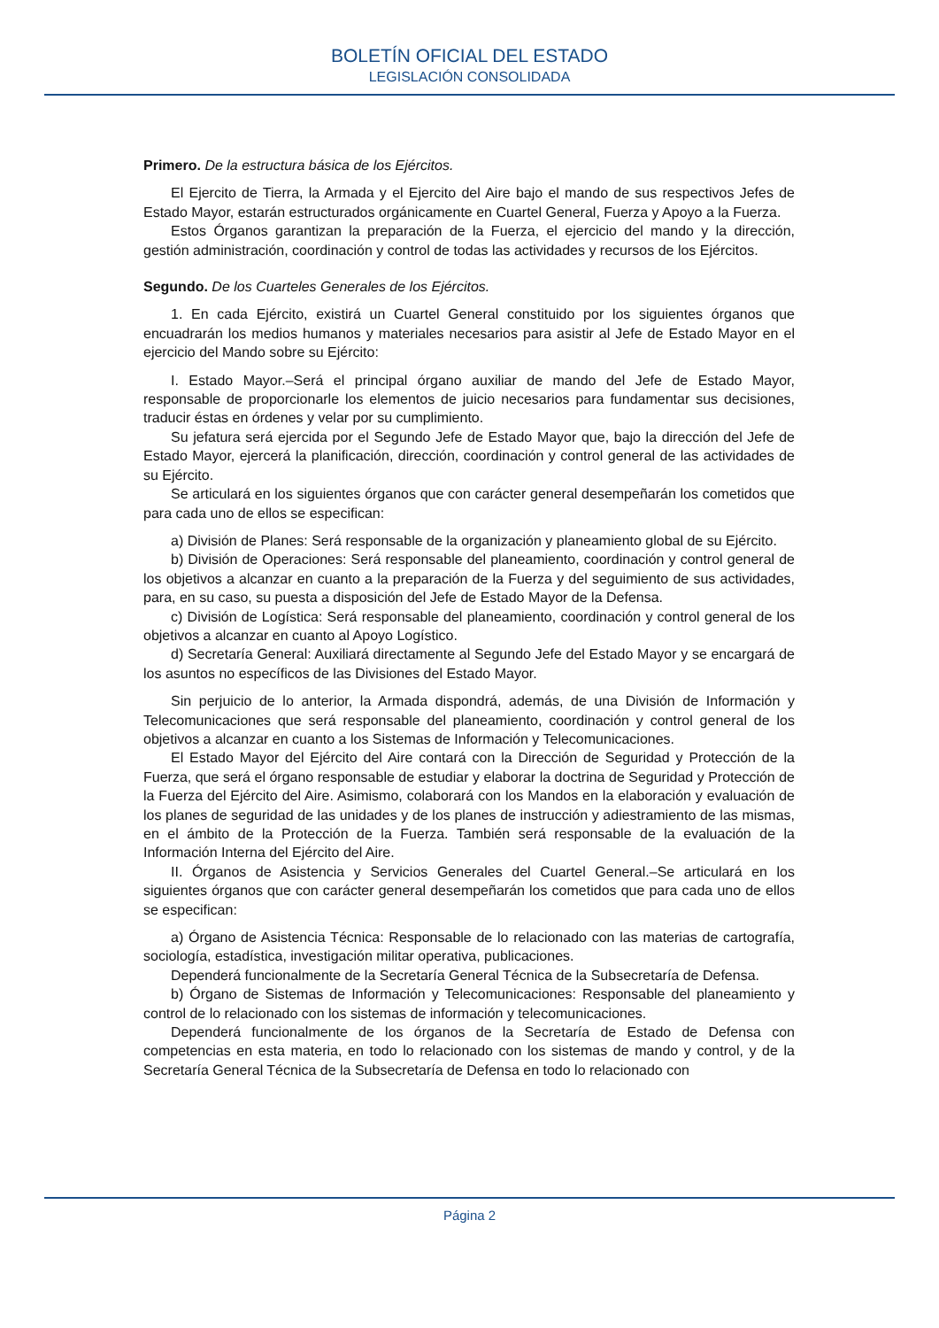BOLETÍN OFICIAL DEL ESTADO
LEGISLACIÓN CONSOLIDADA
Primero. De la estructura básica de los Ejércitos.
El Ejercito de Tierra, la Armada y el Ejercito del Aire bajo el mando de sus respectivos Jefes de Estado Mayor, estarán estructurados orgánicamente en Cuartel General, Fuerza y Apoyo a la Fuerza.
Estos Órganos garantizan la preparación de la Fuerza, el ejercicio del mando y la dirección, gestión administración, coordinación y control de todas las actividades y recursos de los Ejércitos.
Segundo. De los Cuarteles Generales de los Ejércitos.
1. En cada Ejército, existirá un Cuartel General constituido por los siguientes órganos que encuadrarán los medios humanos y materiales necesarios para asistir al Jefe de Estado Mayor en el ejercicio del Mando sobre su Ejército:
I. Estado Mayor.–Será el principal órgano auxiliar de mando del Jefe de Estado Mayor, responsable de proporcionarle los elementos de juicio necesarios para fundamentar sus decisiones, traducir éstas en órdenes y velar por su cumplimiento.
Su jefatura será ejercida por el Segundo Jefe de Estado Mayor que, bajo la dirección del Jefe de Estado Mayor, ejercerá la planificación, dirección, coordinación y control general de las actividades de su Ejército.
Se articulará en los siguientes órganos que con carácter general desempeñarán los cometidos que para cada uno de ellos se especifican:
a) División de Planes: Será responsable de la organización y planeamiento global de su Ejército.
b) División de Operaciones: Será responsable del planeamiento, coordinación y control general de los objetivos a alcanzar en cuanto a la preparación de la Fuerza y del seguimiento de sus actividades, para, en su caso, su puesta a disposición del Jefe de Estado Mayor de la Defensa.
c) División de Logística: Será responsable del planeamiento, coordinación y control general de los objetivos a alcanzar en cuanto al Apoyo Logístico.
d) Secretaría General: Auxiliará directamente al Segundo Jefe del Estado Mayor y se encargará de los asuntos no específicos de las Divisiones del Estado Mayor.
Sin perjuicio de lo anterior, la Armada dispondrá, además, de una División de Información y Telecomunicaciones que será responsable del planeamiento, coordinación y control general de los objetivos a alcanzar en cuanto a los Sistemas de Información y Telecomunicaciones.
El Estado Mayor del Ejército del Aire contará con la Dirección de Seguridad y Protección de la Fuerza, que será el órgano responsable de estudiar y elaborar la doctrina de Seguridad y Protección de la Fuerza del Ejército del Aire. Asimismo, colaborará con los Mandos en la elaboración y evaluación de los planes de seguridad de las unidades y de los planes de instrucción y adiestramiento de las mismas, en el ámbito de la Protección de la Fuerza. También será responsable de la evaluación de la Información Interna del Ejército del Aire.
II. Órganos de Asistencia y Servicios Generales del Cuartel General.–Se articulará en los siguientes órganos que con carácter general desempeñarán los cometidos que para cada uno de ellos se especifican:
a) Órgano de Asistencia Técnica: Responsable de lo relacionado con las materias de cartografía, sociología, estadística, investigación militar operativa, publicaciones.
Dependerá funcionalmente de la Secretaría General Técnica de la Subsecretaría de Defensa.
b) Órgano de Sistemas de Información y Telecomunicaciones: Responsable del planeamiento y control de lo relacionado con los sistemas de información y telecomunicaciones.
Dependerá funcionalmente de los órganos de la Secretaría de Estado de Defensa con competencias en esta materia, en todo lo relacionado con los sistemas de mando y control, y de la Secretaría General Técnica de la Subsecretaría de Defensa en todo lo relacionado con
Página 2